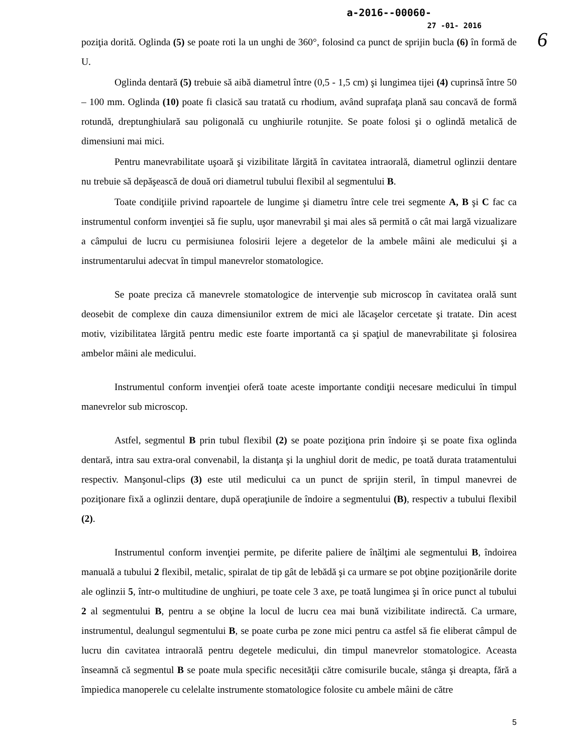6
a-2016--00060-
27 -01- 2016
poziţia dorită. Oglinda (5) se poate roti la un unghi de 360°, folosind ca punct de sprijin bucla (6) în formă de U.
Oglinda dentară (5) trebuie să aibă diametrul între (0,5 - 1,5 cm) şi lungimea tijei (4) cuprinsă între 50 – 100 mm. Oglinda (10) poate fi clasică sau tratată cu rhodium, având suprafaţa plană sau concavă de formă rotundă, dreptunghiulară sau poligonală cu unghiurile rotunjite. Se poate folosi şi o oglindă metalică de dimensiuni mai mici.
Pentru manevrabilitate uşoară şi vizibilitate lărgită în cavitatea intraorală, diametrul oglinzii dentare nu trebuie să depăşească de două ori diametrul tubului flexibil al segmentului B.
Toate condiţiile privind rapoartele de lungime şi diametru între cele trei segmente A, B şi C fac ca instrumentul conform invenţiei să fie suplu, uşor manevrabil şi mai ales să permită o cât mai largă vizualizare a câmpului de lucru cu permisiunea folosirii lejere a degetelor de la ambele mâini ale medicului şi a instrumentarului adecvat în timpul manevrelor stomatologice.
Se poate preciza că manevrele stomatologice de intervenţie sub microscop în cavitatea orală sunt deosebit de complexe din cauza dimensiunilor extrem de mici ale lăcaşelor cercetate şi tratate. Din acest motiv, vizibilitatea lărgită pentru medic este foarte importantă ca şi spaţiul de manevrabilitate şi folosirea ambelor mâini ale medicului.
Instrumentul conform invenţiei oferă toate aceste importante condiţii necesare medicului în timpul manevrelor sub microscop.
Astfel, segmentul B prin tubul flexibil (2) se poate poziţiona prin îndoire şi se poate fixa oglinda dentară, intra sau extra-oral convenabil, la distanţa şi la unghiul dorit de medic, pe toată durata tratamentului respectiv. Manşonul-clips (3) este util medicului ca un punct de sprijin steril, în timpul manevrei de poziţionare fixă a oglinzii dentare, după operaţiunile de îndoire a segmentului (B), respectiv a tubului flexibil (2).
Instrumentul conform invenţiei permite, pe diferite paliere de înălţimi ale segmentului B, îndoirea manuală a tubului 2 flexibil, metalic, spiralat de tip gât de lebădă şi ca urmare se pot obţine poziţionările dorite ale oglinzii 5, într-o multitudine de unghiuri, pe toate cele 3 axe, pe toată lungimea şi în orice punct al tubului 2 al segmentului B, pentru a se obţine la locul de lucru cea mai bună vizibilitate indirectă. Ca urmare, instrumentul, dealungul segmentului B, se poate curba pe zone mici pentru ca astfel să fie eliberat câmpul de lucru din cavitatea intraorală pentru degetele medicului, din timpul manevrelor stomatologice. Aceasta înseamnă că segmentul B se poate mula specific necesităţii către comisurile bucale, stânga şi dreapta, fără a împiedica manoperele cu celelalte instrumente stomatologice folosite cu ambele mâini de către
5